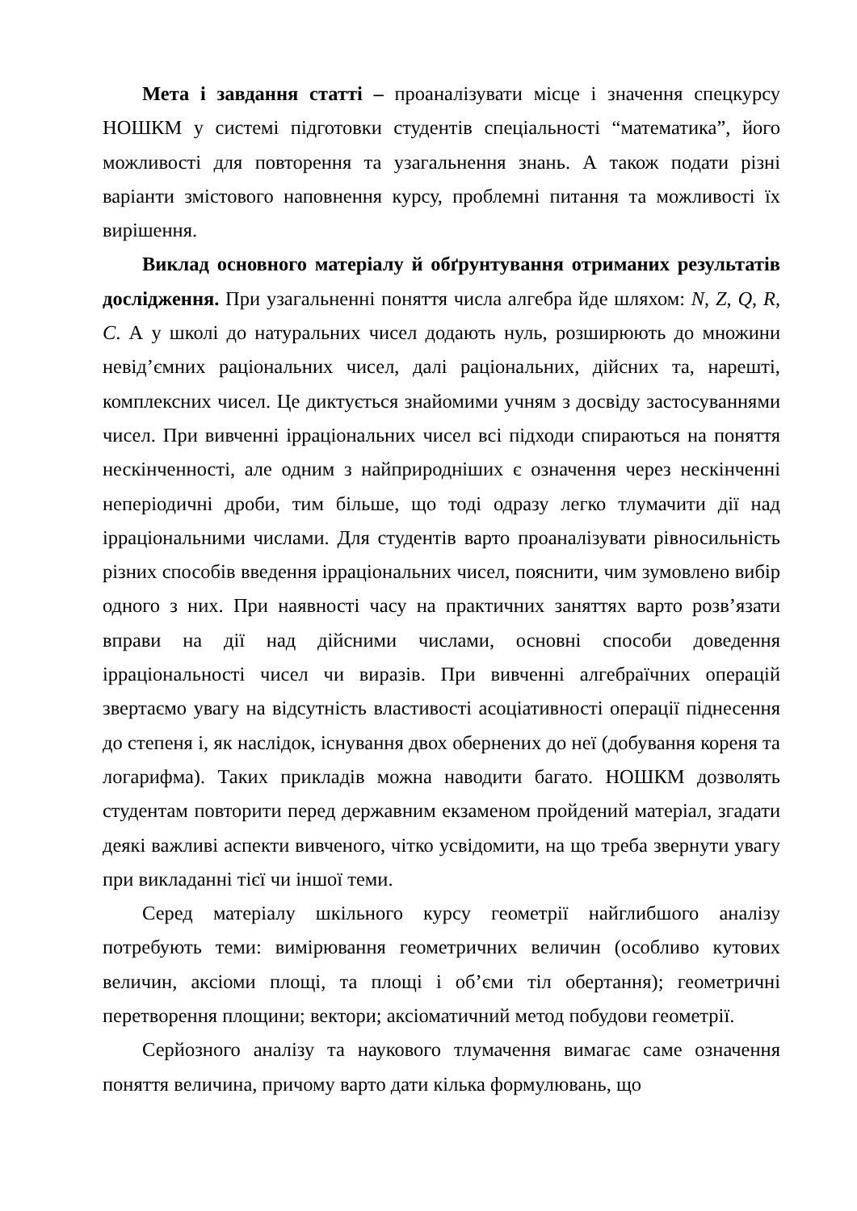Мета і завдання статті – проаналізувати місце і значення спецкурсу НОШКМ у системі підготовки студентів спеціальності “математика”, його можливості для повторення та узагальнення знань. А також подати різні варіанти змістового наповнення курсу, проблемні питання та можливості їх вирішення.
Виклад основного матеріалу й обґрунтування отриманих результатів дослідження. При узагальненні поняття числа алгебра йде шляхом: N, Z, Q, R, C. А у школі до натуральних чисел додають нуль, розширюють до множини невід’ємних раціональних чисел, далі раціональних, дійсних та, нарешті, комплексних чисел. Це диктується знайомими учням з досвіду застосуваннями чисел. При вивченні ірраціональних чисел всі підходи спираються на поняття нескінченності, але одним з найприродніших є означення через нескінченні неперіодичні дроби, тим більше, що тоді одразу легко тлумачити дії над ірраціональними числами. Для студентів варто проаналізувати рівносильність різних способів введення ірраціональних чисел, пояснити, чим зумовлено вибір одного з них. При наявності часу на практичних заняттях варто розв’язати вправи на дії над дійсними числами, основні способи доведення ірраціональності чисел чи виразів. При вивченні алгебраїчних операцій звертаємо увагу на відсутність властивості асоціативності операції піднесення до степеня і, як наслідок, існування двох обернених до неї (добування кореня та логарифма). Таких прикладів можна наводити багато. НОШКМ дозволять студентам повторити перед державним екзаменом пройдений матеріал, згадати деякі важливі аспекти вивченого, чітко усвідомити, на що треба звернути увагу при викладанні тієї чи іншої теми.
Серед матеріалу шкільного курсу геометрії найглибшого аналізу потребують теми: вимірювання геометричних величин (особливо кутових величин, аксіоми площі, та площі і об’єми тіл обертання); геометричні перетворення площини; вектори; аксіоматичний метод побудови геометрії.
Серйозного аналізу та наукового тлумачення вимагає саме означення поняття величина, причому варто дати кілька формулювань, що